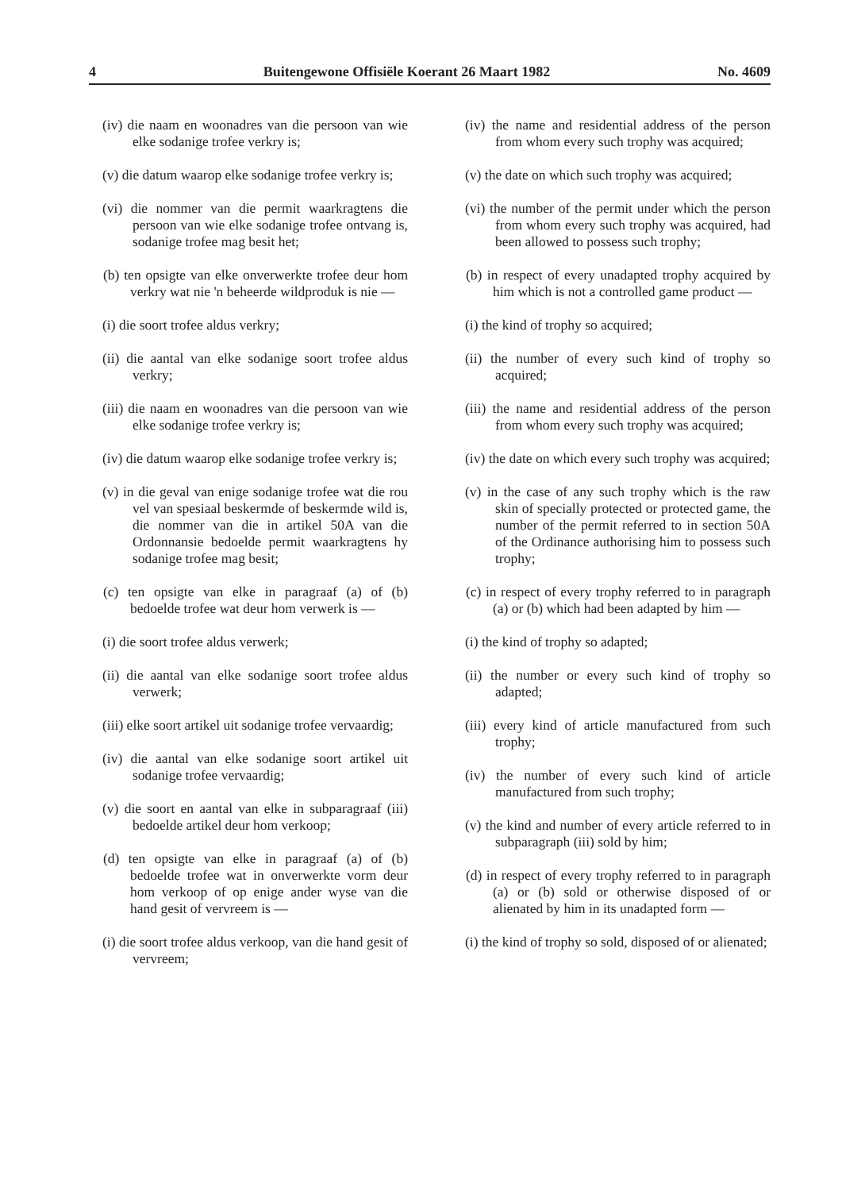4 Buitengewone Offisiële Koerant 26 Maart 1982 No. 4609
(iv) die naam en woonadres van die persoon van wie elke sodanige trofee verkry is;
(v) die datum waarop elke sodanige trofee verkry is;
(vi) die nommer van die permit waarkragtens die persoon van wie elke sodanige trofee ontvang is, sodanige trofee mag besit het;
(b) ten opsigte van elke onverwerkte trofee deur hom verkry wat nie 'n beheerde wildproduk is nie —
(i) die soort trofee aldus verkry;
(ii) die aantal van elke sodanige soort trofee aldus verkry;
(iii) die naam en woonadres van die persoon van wie elke sodanige trofee verkry is;
(iv) die datum waarop elke sodanige trofee verkry is;
(v) in die geval van enige sodanige trofee wat die rou vel van spesiaal beskermde of beskermde wild is, die nommer van die in artikel 50A van die Ordonnansie bedoelde permit waarkragtens hy sodanige trofee mag besit;
(c) ten opsigte van elke in paragraaf (a) of (b) bedoelde trofee wat deur hom verwerk is —
(i) die soort trofee aldus verwerk;
(ii) die aantal van elke sodanige soort trofee aldus verwerk;
(iii) elke soort artikel uit sodanige trofee vervaardig;
(iv) die aantal van elke sodanige soort artikel uit sodanige trofee vervaardig;
(v) die soort en aantal van elke in subparagraaf (iii) bedoelde artikel deur hom verkoop;
(d) ten opsigte van elke in paragraaf (a) of (b) bedoelde trofee wat in onverwerkte vorm deur hom verkoop of op enige ander wyse van die hand gesit of vervreem is —
(i) die soort trofee aldus verkoop, van die hand gesit of vervreem;
(iv) the name and residential address of the person from whom every such trophy was acquired;
(v) the date on which such trophy was acquired;
(vi) the number of the permit under which the person from whom every such trophy was acquired, had been allowed to possess such trophy;
(b) in respect of every unadapted trophy acquired by him which is not a controlled game product —
(i) the kind of trophy so acquired;
(ii) the number of every such kind of trophy so acquired;
(iii) the name and residential address of the person from whom every such trophy was acquired;
(iv) the date on which every such trophy was acquired;
(v) in the case of any such trophy which is the raw skin of specially protected or protected game, the number of the permit referred to in section 50A of the Ordinance authorising him to possess such trophy;
(c) in respect of every trophy referred to in paragraph (a) or (b) which had been adapted by him —
(i) the kind of trophy so adapted;
(ii) the number or every such kind of trophy so adapted;
(iii) every kind of article manufactured from such trophy;
(iv) the number of every such kind of article manufactured from such trophy;
(v) the kind and number of every article referred to in subparagraph (iii) sold by him;
(d) in respect of every trophy referred to in paragraph (a) or (b) sold or otherwise disposed of or alienated by him in its unadapted form —
(i) the kind of trophy so sold, disposed of or alienated;